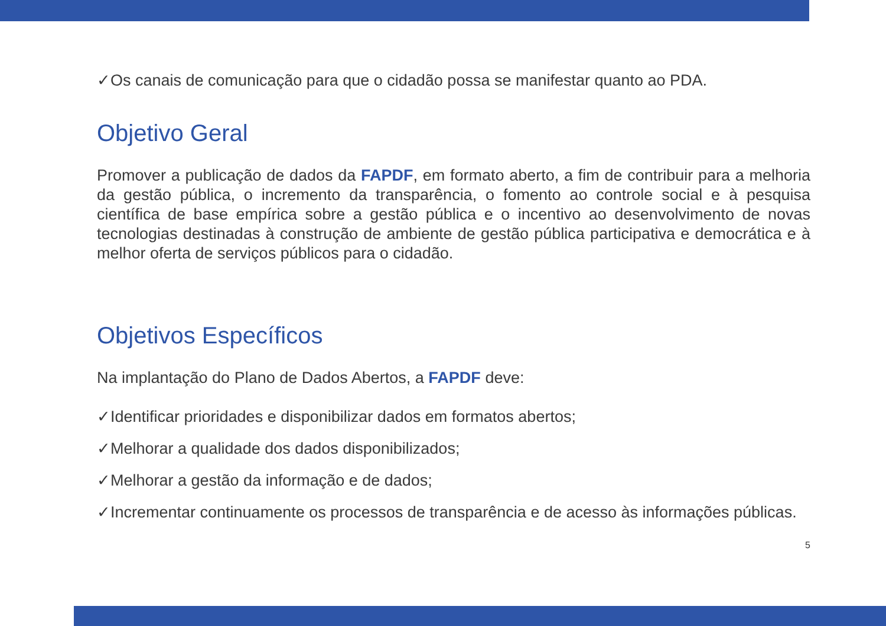✓Os canais de comunicação para que o cidadão possa se manifestar quanto ao PDA.
Objetivo Geral
Promover a publicação de dados da FAPDF, em formato aberto, a fim de contribuir para a melhoria da gestão pública, o incremento da transparência, o fomento ao controle social e à pesquisa científica de base empírica sobre a gestão pública e o incentivo ao desenvolvimento de novas tecnologias destinadas à construção de ambiente de gestão pública participativa e democrática e à melhor oferta de serviços públicos para o cidadão.
Objetivos Específicos
Na implantação do Plano de Dados Abertos, a FAPDF deve:
✓Identificar prioridades e disponibilizar dados em formatos abertos;
✓Melhorar a qualidade dos dados disponibilizados;
✓Melhorar a gestão da informação e de dados;
✓Incrementar continuamente os processos de transparência e de acesso às informações públicas.
5